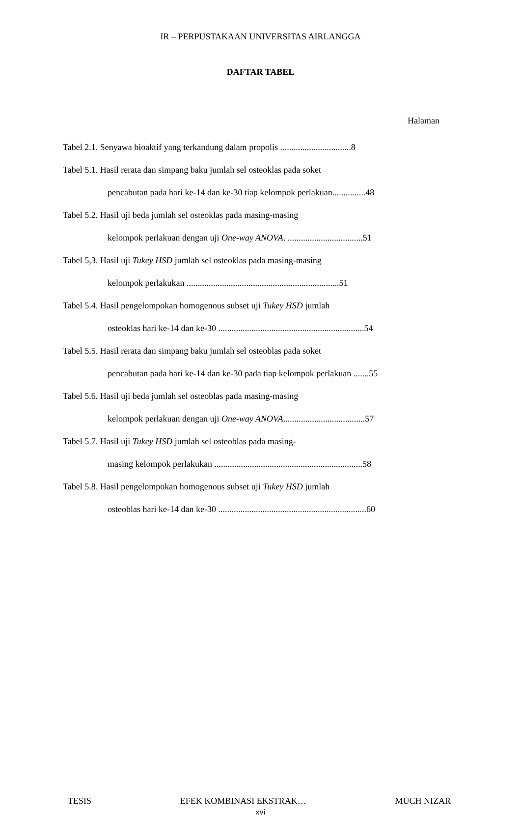IR – PERPUSTAKAAN UNIVERSITAS AIRLANGGA
DAFTAR TABEL
Halaman
Tabel 2.1. Senyawa bioaktif yang terkandung dalam propolis ................................8
Tabel 5.1. Hasil rerata dan simpang baku jumlah sel osteoklas pada soket
pencabutan pada hari ke-14 dan ke-30 tiap kelompok perlakuan...............48
Tabel 5.2. Hasil uji beda jumlah sel osteoklas pada masing-masing
kelompok perlakuan dengan uji One-way ANOVA. ..................................51
Tabel 5,3. Hasil uji Tukey HSD jumlah sel osteoklas pada masing-masing
kelompok perlakukan .....................................................................51
Tabel 5.4. Hasil pengelompokan homogenous subset uji Tukey HSD jumlah
osteoklas hari ke-14 dan ke-30 ..................................................................54
Tabel 5.5. Hasil rerata dan simpang baku jumlah sel osteoblas pada soket
pencabutan pada hari ke-14 dan ke-30 pada tiap kelompok perlakuan .......55
Tabel 5.6. Hasil uji beda jumlah sel osteoblas pada masing-masing
kelompok perlakuan dengan uji One-way ANOVA.....................................57
Tabel 5.7. Hasil uji Tukey HSD jumlah sel osteoblas pada masing-
masing kelompok perlakukan ...................................................................58
Tabel 5.8. Hasil pengelompokan homogenous subset uji Tukey HSD jumlah
osteoblas hari ke-14 dan ke-30 ...................................................................60
TESIS EFEK KOMBINASI EKSTRAK… MUCH NIZAR
xvi